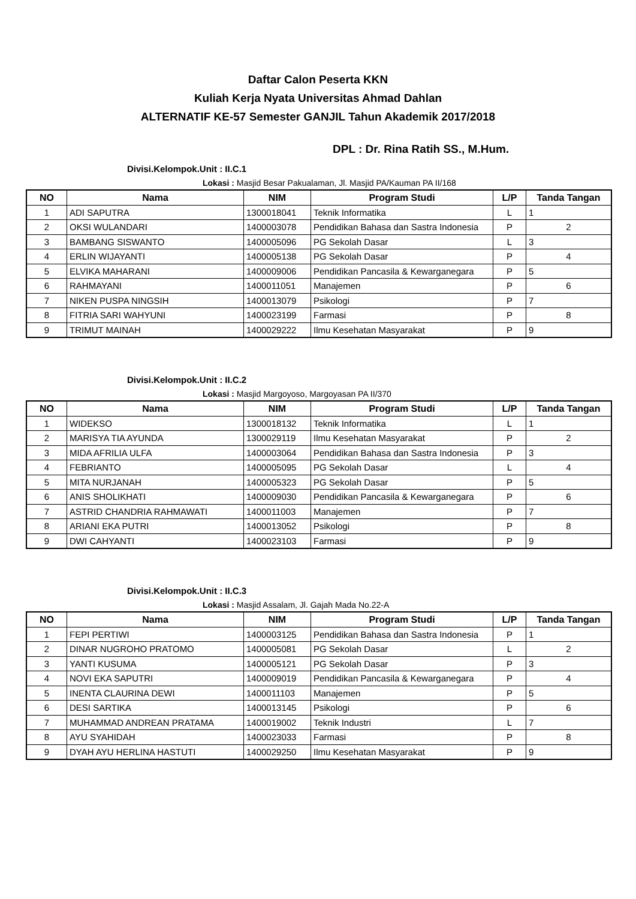Daftar Calon Peserta KKN
Kuliah Kerja Nyata Universitas Ahmad Dahlan
ALTERNATIF KE-57 Semester GANJIL Tahun Akademik 2017/2018
DPL : Dr. Rina Ratih SS., M.Hum.
Divisi.Kelompok.Unit : II.C.1
Lokasi : Masjid Besar Pakualaman, Jl. Masjid PA/Kauman PA II/168
| NO | Nama | NIM | Program Studi | L/P | Tanda Tangan |
| --- | --- | --- | --- | --- | --- |
| 1 | ADI SAPUTRA | 1300018041 | Teknik Informatika | L | 1 |
| 2 | OKSI WULANDARI | 1400003078 | Pendidikan Bahasa dan Sastra Indonesia | P | 2 |
| 3 | BAMBANG SISWANTO | 1400005096 | PG Sekolah Dasar | L | 3 |
| 4 | ERLIN WIJAYANTI | 1400005138 | PG Sekolah Dasar | P | 4 |
| 5 | ELVIKA MAHARANI | 1400009006 | Pendidikan Pancasila & Kewarganegara | P | 5 |
| 6 | RAHMAYANI | 1400011051 | Manajemen | P | 6 |
| 7 | NIKEN PUSPA NINGSIH | 1400013079 | Psikologi | P | 7 |
| 8 | FITRIA SARI WAHYUNI | 1400023199 | Farmasi | P | 8 |
| 9 | TRIMUT MAINAH | 1400029222 | Ilmu Kesehatan Masyarakat | P | 9 |
Divisi.Kelompok.Unit : II.C.2
Lokasi : Masjid Margoyoso, Margoyasan PA II/370
| NO | Nama | NIM | Program Studi | L/P | Tanda Tangan |
| --- | --- | --- | --- | --- | --- |
| 1 | WIDEKSO | 1300018132 | Teknik Informatika | L | 1 |
| 2 | MARISYA TIA AYUNDA | 1300029119 | Ilmu Kesehatan Masyarakat | P | 2 |
| 3 | MIDA AFRILIA ULFA | 1400003064 | Pendidikan Bahasa dan Sastra Indonesia | P | 3 |
| 4 | FEBRIANTO | 1400005095 | PG Sekolah Dasar | L | 4 |
| 5 | MITA NURJANAH | 1400005323 | PG Sekolah Dasar | P | 5 |
| 6 | ANIS SHOLIKHATI | 1400009030 | Pendidikan Pancasila & Kewarganegara | P | 6 |
| 7 | ASTRID CHANDRIA RAHMAWATI | 1400011003 | Manajemen | P | 7 |
| 8 | ARIANI EKA PUTRI | 1400013052 | Psikologi | P | 8 |
| 9 | DWI CAHYANTI | 1400023103 | Farmasi | P | 9 |
Divisi.Kelompok.Unit : II.C.3
Lokasi : Masjid Assalam, Jl. Gajah Mada No.22-A
| NO | Nama | NIM | Program Studi | L/P | Tanda Tangan |
| --- | --- | --- | --- | --- | --- |
| 1 | FEPI PERTIWI | 1400003125 | Pendidikan Bahasa dan Sastra Indonesia | P | 1 |
| 2 | DINAR NUGROHO PRATOMO | 1400005081 | PG Sekolah Dasar | L | 2 |
| 3 | YANTI KUSUMA | 1400005121 | PG Sekolah Dasar | P | 3 |
| 4 | NOVI EKA SAPUTRI | 1400009019 | Pendidikan Pancasila & Kewarganegara | P | 4 |
| 5 | INENTA CLAURINA DEWI | 1400011103 | Manajemen | P | 5 |
| 6 | DESI SARTIKA | 1400013145 | Psikologi | P | 6 |
| 7 | MUHAMMAD ANDREAN PRATAMA | 1400019002 | Teknik Industri | L | 7 |
| 8 | AYU SYAHIDAH | 1400023033 | Farmasi | P | 8 |
| 9 | DYAH AYU HERLINA HASTUTI | 1400029250 | Ilmu Kesehatan Masyarakat | P | 9 |